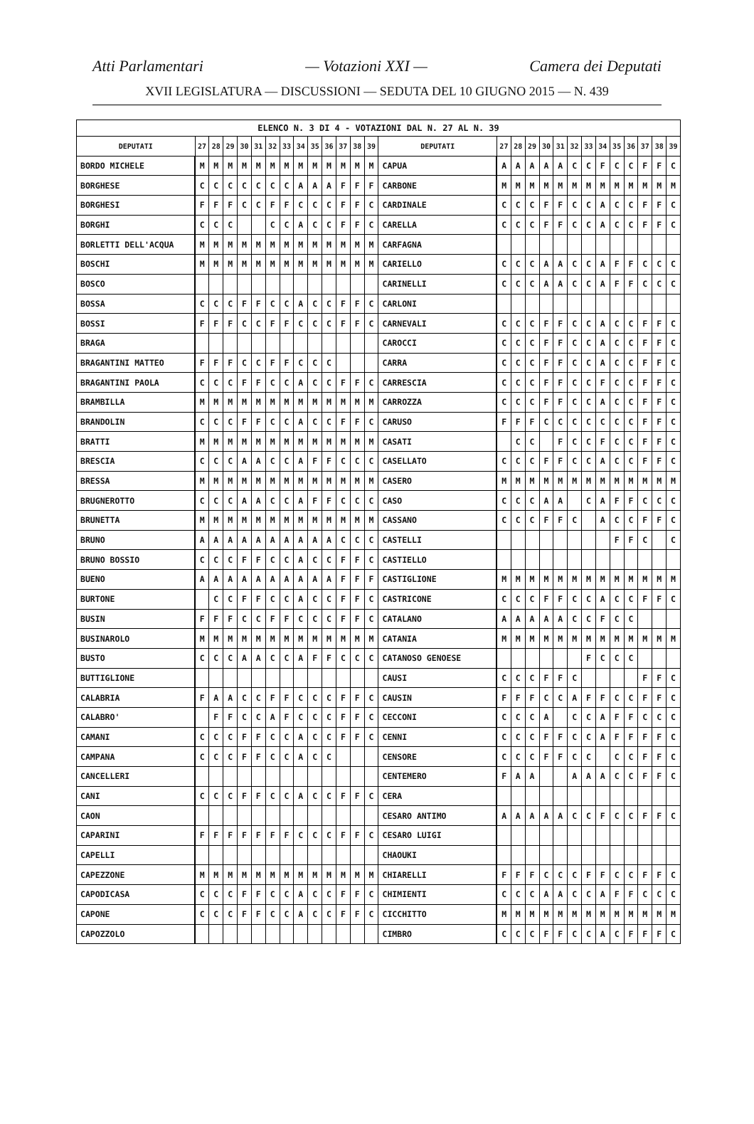Atti Parlamentari — Votazioni XXI — Camera dei Deputati
XVII LEGISLATURA — DISCUSSIONI — SEDUTA DEL 10 GIUGNO 2015 — N. 439
| ELENCO N. 3 DI 4 - VOTAZIONI DAL N. 27 AL N. 39 | | | | | | | | | | | | | | | | | | | | | | | | | | | |
| --- | --- | --- | --- | --- | --- | --- | --- | --- | --- | --- | --- | --- | --- | --- | --- | --- | --- | --- | --- | --- | --- | --- | --- | --- | --- | --- | --- |
| DEPUTATI | 27 | 28 | 29 | 30 | 31 | 32 | 33 | 34 | 35 | 36 | 37 | 38 | 39 | DEPUTATI | 27 | 28 | 29 | 30 | 31 | 32 | 33 | 34 | 35 | 36 | 37 | 38 | 39 |
| BORDO MICHELE | M | M | M | M | M | M | M | M | M | M | M | M | M | CAPUA | A | A | A | A | A | C | C | F | C | C | F | F | C |
| BORGHESE | C | C | C | C | C | C | C | A | A | A | F | F | F | CARBONE | M | M | M | M | M | M | M | M | M | M | M | M | M |
| BORGHESI | F | F | F | C | C | F | F | C | C | C | F | F | C | CARDINALE | C | C | C | F | F | C | C | A | C | C | F | F | C |
| BORGHI | C | C | C | | | C | C | A | C | C | F | F | C | CARELLA | C | C | C | F | F | C | C | A | C | C | F | F | C |
| BORLETTI DELL'ACQUA | M | M | M | M | M | M | M | M | M | M | M | M | M | CARFAGNA | | | | | | | | | | | | | |
| BOSCHI | M | M | M | M | M | M | M | M | M | M | M | M | M | CARIELLO | C | C | C | A | A | C | C | A | F | F | C | C | C |
| BOSCO | | | | | | | | | | | | | | CARINELLI | C | C | C | A | A | C | C | A | F | F | C | C | C |
| BOSSA | C | C | C | F | F | C | C | A | C | C | F | F | C | CARLONI | | | | | | | | | | | | | |
| BOSSI | F | F | F | C | C | F | F | C | C | C | F | F | C | CARNEVALI | C | C | C | F | F | C | C | A | C | C | F | F | C |
| BRAGA | | | | | | | | | | | | | | CAROCCI | C | C | C | F | F | C | C | A | C | C | F | F | C |
| BRAGANTINI MATTEO | F | F | F | C | C | F | F | C | C | C | | | | CARRA | C | C | C | F | F | C | C | A | C | C | F | F | C |
| BRAGANTINI PAOLA | C | C | C | F | F | C | C | A | C | C | F | F | C | CARRESCIA | C | C | C | F | F | C | C | F | C | C | F | F | C |
| BRAMBILLA | M | M | M | M | M | M | M | M | M | M | M | M | M | CARROZZA | C | C | C | F | F | C | C | A | C | C | F | F | C |
| BRANDOLIN | C | C | C | F | F | C | C | A | C | C | F | F | C | CARUSO | F | F | F | C | C | C | C | C | C | C | F | F | C |
| BRATTI | M | M | M | M | M | M | M | M | M | M | M | M | M | CASATI | | C | C | | F | C | C | F | C | C | F | F | C |
| BRESCIA | C | C | C | A | A | C | C | A | F | F | C | C | C | CASELLATO | C | C | C | F | F | C | C | A | C | C | F | F | C |
| BRESSA | M | M | M | M | M | M | M | M | M | M | M | M | M | CASERO | M | M | M | M | M | M | M | M | M | M | M | M | M |
| BRUGNEROTTO | C | C | C | A | A | C | C | A | F | F | C | C | C | CASO | C | C | C | A | A | | C | A | F | F | C | C | C |
| BRUNETTA | M | M | M | M | M | M | M | M | M | M | M | M | M | CASSANO | C | C | C | F | F | C | | A | C | C | F | F | C |
| BRUNO | A | A | A | A | A | A | A | A | A | A | C | C | C | CASTELLI | | | | | | | | | F | F | C | | C |
| BRUNO BOSSIO | C | C | C | F | F | C | C | A | C | C | F | F | C | CASTIELLO | | | | | | | | | | | | | |
| BUENO | A | A | A | A | A | A | A | A | A | A | F | F | F | CASTIGLIONE | M | M | M | M | M | M | M | M | M | M | M | M | M |
| BURTONE | | C | C | F | F | C | C | A | C | C | F | F | C | CASTRICONE | C | C | C | F | F | C | C | A | C | C | F | F | C |
| BUSIN | F | F | F | C | C | F | F | C | C | C | F | F | C | CATALANO | A | A | A | A | A | C | C | F | C | C | | | |
| BUSINAROLO | M | M | M | M | M | M | M | M | M | M | M | M | M | CATANIA | M | M | M | M | M | M | M | M | M | M | M | M | M |
| BUSTO | C | C | C | A | A | C | C | A | F | F | C | C | C | CATANOSO GENOESE | | | | | | | F | C | C | C | | | |
| BUTTIGLIONE | | | | | | | | | | | | | | CAUSI | C | C | C | F | F | C | | | | | F | F | C |
| CALABRIA | F | A | A | C | C | F | F | C | C | C | F | F | C | CAUSIN | F | F | F | C | C | A | F | F | C | C | F | F | C |
| CALABRO' | | F | F | C | C | A | F | C | C | C | F | F | C | CECCONI | C | C | C | A | | C | C | A | F | F | C | C | C |
| CAMANI | C | C | C | F | F | C | C | A | C | C | F | F | C | CENNI | C | C | C | F | F | C | C | A | F | F | F | F | C |
| CAMPANA | C | C | C | F | F | C | C | A | C | C | | | | CENSORE | C | C | C | F | F | C | C | | C | C | F | F | C |
| CANCELLERI | | | | | | | | | | | | | | CENTEMERO | F | A | A | | | A | A | A | C | C | F | F | C |
| CANI | C | C | C | F | F | C | C | A | C | C | F | F | C | CERA | | | | | | | | | | | | | |
| CAON | | | | | | | | | | | | | | CESARO ANTIMO | A | A | A | A | A | C | C | F | C | C | F | F | C |
| CAPARINI | F | F | F | F | F | F | F | C | C | C | F | F | C | CESARO LUIGI | | | | | | | | | | | | | |
| CAPELLI | | | | | | | | | | | | | | CHAOUKI | | | | | | | | | | | | | |
| CAPEZZONE | M | M | M | M | M | M | M | M | M | M | M | M | M | CHIARELLI | F | F | F | C | C | C | F | F | C | C | F | F | C |
| CAPODICASA | C | C | C | F | F | C | C | A | C | C | F | F | C | CHIMIENTI | C | C | C | A | A | C | C | A | F | F | C | C | C |
| CAPONE | C | C | C | F | F | C | C | A | C | C | F | F | C | CICCHITTO | M | M | M | M | M | M | M | M | M | M | M | M | M |
| CAPOZZOLO | | | | | | | | | | | | | | CIMBRO | C | C | C | F | F | C | C | A | C | F | F | F | C |